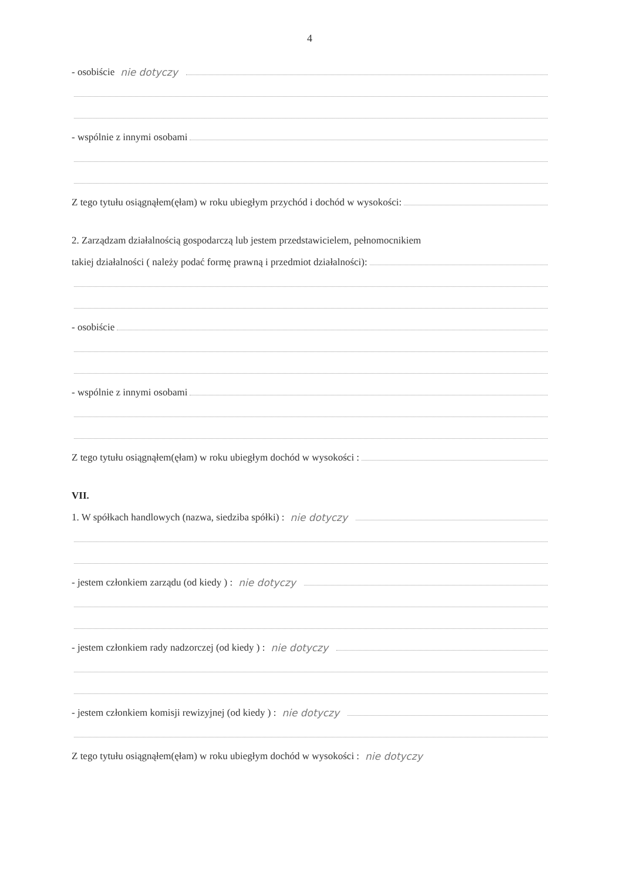4
- osobiście nie dotyczy
- wspólnie z innymi osobami
Z tego tytułu osiągnąłem(ęłam) w roku ubiegłym przychód i dochód w wysokości:
2. Zarządzam działalnością gospodarczą lub jestem przedstawicielem, pełnomocnikiem
takiej działalności ( należy podać formę prawną i przedmiot działalności):
- osobiście
- wspólnie z innymi osobami
Z tego tytułu osiągnąłem(ęłam) w roku ubiegłym dochód w wysokości :
VII.
1. W spółkach handlowych (nazwa, siedziba spółki) : nie dotyczy
- jestem członkiem zarządu (od kiedy ) : nie dotyczy
- jestem członkiem rady nadzorczej (od kiedy ) : nie dotyczy
- jestem członkiem komisji rewizyjnej (od kiedy ) : nie dotyczy
Z tego tytułu osiągnąłem(ęłam) w roku ubiegłym dochód w wysokości : nie dotyczy